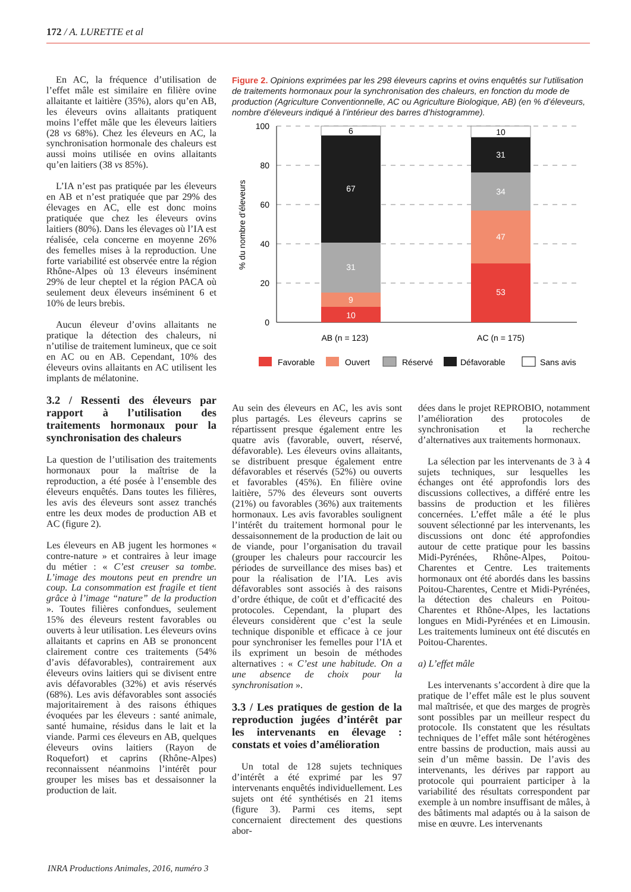172 / A. LURETTE et al
En AC, la fréquence d’utilisation de l’effet mâle est similaire en filière ovine allaitante et laitière (35%), alors qu’en AB, les éleveurs ovins allaitants pratiquent moins l’effet mâle que les éleveurs laitiers (28 vs 68%). Chez les éleveurs en AC, la synchronisation hormonale des chaleurs est aussi moins utilisée en ovins allaitants qu’en laitiers (38 vs 85%).
L’IA n’est pas pratiquée par les éleveurs en AB et n’est pratiquée que par 29% des élevages en AC, elle est donc moins pratiquée que chez les éleveurs ovins laitiers (80%). Dans les élevages où l’IA est réalisée, cela concerne en moyenne 26% des femelles mises à la reproduction. Une forte variabilité est observée entre la région Rhône-Alpes où 13 éleveurs inséminent 29% de leur cheptel et la région PACA où seulement deux éleveurs inséminent 6 et 10% de leurs brebis.
Aucun éleveur d’ovins allaitants ne pratique la détection des chaleurs, ni n’utilise de traitement lumineux, que ce soit en AC ou en AB. Cependant, 10% des éleveurs ovins allaitants en AC utilisent les implants de mélatonine.
3.2 / Ressenti des éleveurs par rapport à l’utilisation des traitements hormonaux pour la synchronisation des chaleurs
La question de l’utilisation des traitements hormonaux pour la maîtrise de la reproduction, a été posée à l’ensemble des éleveurs enquêtés. Dans toutes les filières, les avis des éleveurs sont assez tranchés entre les deux modes de production AB et AC (figure 2).
Les éleveurs en AB jugent les hormones « contre-nature » et contraires à leur image du métier : « C’est creuser sa tombe. L’image des moutons peut en prendre un coup. La consommation est fragile et tient grâce à l’image “nature” de la production ». Toutes filières confondues, seulement 15% des éleveurs restent favorables ou ouverts à leur utilisation. Les éleveurs ovins allaitants et caprins en AB se prononcent clairement contre ces traitements (54% d’avis défavorables), contrairement aux éleveurs ovins laitiers qui se divisent entre avis défavorables (32%) et avis réservés (68%). Les avis défavorables sont associés majoritairement à des raisons éthiques évoquées par les éleveurs : santé animale, santé humaine, résidus dans le lait et la viande. Parmi ces éleveurs en AB, quelques éleveurs ovins laitiers (Rayon de Roquefort) et caprins (Rhône-Alpes) reconnaissent néanmoins l’intérêt pour grouper les mises bas et dessaisonner la production de lait.
Figure 2. Opinions exprimées par les 298 éleveurs caprins et ovins enquêtés sur l’utilisation de traitements hormonaux pour la synchronisation des chaleurs, en fonction du mode de production (Agriculture Conventionnelle, AC ou Agriculture Biologique, AB) (en % d’éleveurs, nombre d’éleveurs indiqué à l’intérieur des barres d’histogramme).
100
80
60
40
20
0
% du nombre d’éleveurs
6
67
31
9
10
10
31
34
47
53
AB (n = 123)
AC (n = 175)
Favorable
Ouvert
Réservé
Défavorable
Sans avis
Au sein des éleveurs en AC, les avis sont plus partagés. Les éleveurs caprins se répartissent presque également entre les quatre avis (favorable, ouvert, réservé, défavorable). Les éleveurs ovins allaitants, se distribuent presque également entre défavorables et réservés (52%) ou ouverts et favorables (45%). En filière ovine laitière, 57% des éleveurs sont ouverts (21%) ou favorables (36%) aux traitements hormonaux. Les avis favorables soulignent l’intérêt du traitement hormonal pour le dessaisonnement de la production de lait ou de viande, pour l’organisation du travail (grouper les chaleurs pour raccourcir les périodes de surveillance des mises bas) et pour la réalisation de l’IA. Les avis défavorables sont associés à des raisons d’ordre éthique, de coût et d’efficacité des protocoles. Cependant, la plupart des éleveurs considèrent que c’est la seule technique disponible et efficace à ce jour pour synchroniser les femelles pour l’IA et ils expriment un besoin de méthodes alternatives : « C’est une habitude. On a une absence de choix pour la synchronisation ».
3.3 / Les pratiques de gestion de la reproduction jugées d’intérêt par les intervenants en élevage : constats et voies d’amélioration
Un total de 128 sujets techniques d’intérêt a été exprimé par les 97 intervenants enquêtés individuellement. Les sujets ont été synthétisés en 21 items (figure 3). Parmi ces items, sept concernaient directement des questions abor-
dées dans le projet REPROBIO, notamment l’amélioration des protocoles de synchronisation et la recherche d’alternatives aux traitements hormonaux.
La sélection par les intervenants de 3 à 4 sujets techniques, sur lesquelles les échanges ont été approfondis lors des discussions collectives, a différé entre les bassins de production et les filières concernées. L’effet mâle a été le plus souvent sélectionné par les intervenants, les discussions ont donc été approfondies autour de cette pratique pour les bassins Midi-Pyrénées, Rhône-Alpes, Poitou-Charentes et Centre. Les traitements hormonaux ont été abordés dans les bassins Poitou-Charentes, Centre et Midi-Pyrénées, la détection des chaleurs en Poitou-Charentes et Rhône-Alpes, les lactations longues en Midi-Pyrénées et en Limousin. Les traitements lumineux ont été discutés en Poitou-Charentes.
a) L’effet mâle
Les intervenants s’accordent à dire que la pratique de l’effet mâle est le plus souvent mal maîtrisée, et que des marges de progrès sont possibles par un meilleur respect du protocole. Ils constatent que les résultats techniques de l’effet mâle sont hétérogènes entre bassins de production, mais aussi au sein d’un même bassin. De l’avis des intervenants, les dérives par rapport au protocole qui pourraient participer à la variabilité des résultats correspondent par exemple à un nombre insuffisant de mâles, à des bâtiments mal adaptés ou à la saison de mise en œuvre. Les intervenants
INRA Productions Animales, 2016, numéro 3